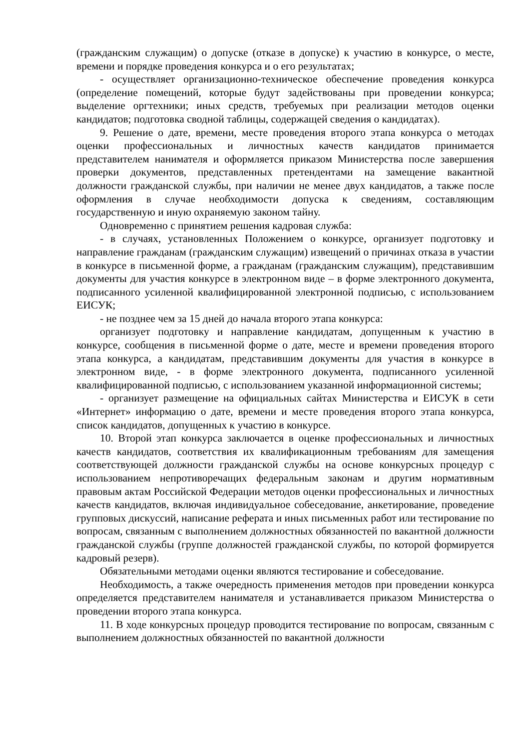(гражданским служащим) о допуске (отказе в допуске) к участию в конкурсе, о месте, времени и порядке проведения конкурса и о его результатах;
- осуществляет организационно-техническое обеспечение проведения конкурса (определение помещений, которые будут задействованы при проведении конкурса; выделение оргтехники; иных средств, требуемых при реализации методов оценки кандидатов; подготовка сводной таблицы, содержащей сведения о кандидатах).
9. Решение о дате, времени, месте проведения второго этапа конкурса о методах оценки профессиональных и личностных качеств кандидатов принимается представителем нанимателя и оформляется приказом Министерства после завершения проверки документов, представленных претендентами на замещение вакантной должности гражданской службы, при наличии не менее двух кандидатов, а также после оформления в случае необходимости допуска к сведениям, составляющим государственную и иную охраняемую законом тайну.
Одновременно с принятием решения кадровая служба:
- в случаях, установленных Положением о конкурсе, организует подготовку и направление гражданам (гражданским служащим) извещений о причинах отказа в участии в конкурсе в письменной форме, а гражданам (гражданским служащим), представившим документы для участия конкурсе в электронном виде – в форме электронного документа, подписанного усиленной квалифицированной электронной подписью, с использованием ЕИСУК;
- не позднее чем за 15 дней до начала второго этапа конкурса:
организует подготовку и направление кандидатам, допущенным к участию в конкурсе, сообщения в письменной форме о дате, месте и времени проведения второго этапа конкурса, а кандидатам, представившим документы для участия в конкурсе в электронном виде, - в форме электронного документа, подписанного усиленной квалифицированной подписью, с использованием указанной информационной системы;
- организует размещение на официальных сайтах Министерства и ЕИСУК в сети «Интернет» информацию о дате, времени и месте проведения второго этапа конкурса, список кандидатов, допущенных к участию в конкурсе.
10. Второй этап конкурса заключается в оценке профессиональных и личностных качеств кандидатов, соответствия их квалификационным требованиям для замещения соответствующей должности гражданской службы на основе конкурсных процедур с использованием непротиворечащих федеральным законам и другим нормативным правовым актам Российской Федерации методов оценки профессиональных и личностных качеств кандидатов, включая индивидуальное собеседование, анкетирование, проведение групповых дискуссий, написание реферата и иных письменных работ или тестирование по вопросам, связанным с выполнением должностных обязанностей по вакантной должности гражданской службы (группе должностей гражданской службы, по которой формируется кадровый резерв).
Обязательными методами оценки являются тестирование и собеседование.
Необходимость, а также очередность применения методов при проведении конкурса определяется представителем нанимателя и устанавливается приказом Министерства о проведении второго этапа конкурса.
11. В ходе конкурсных процедур проводится тестирование по вопросам, связанным с выполнением должностных обязанностей по вакантной должности